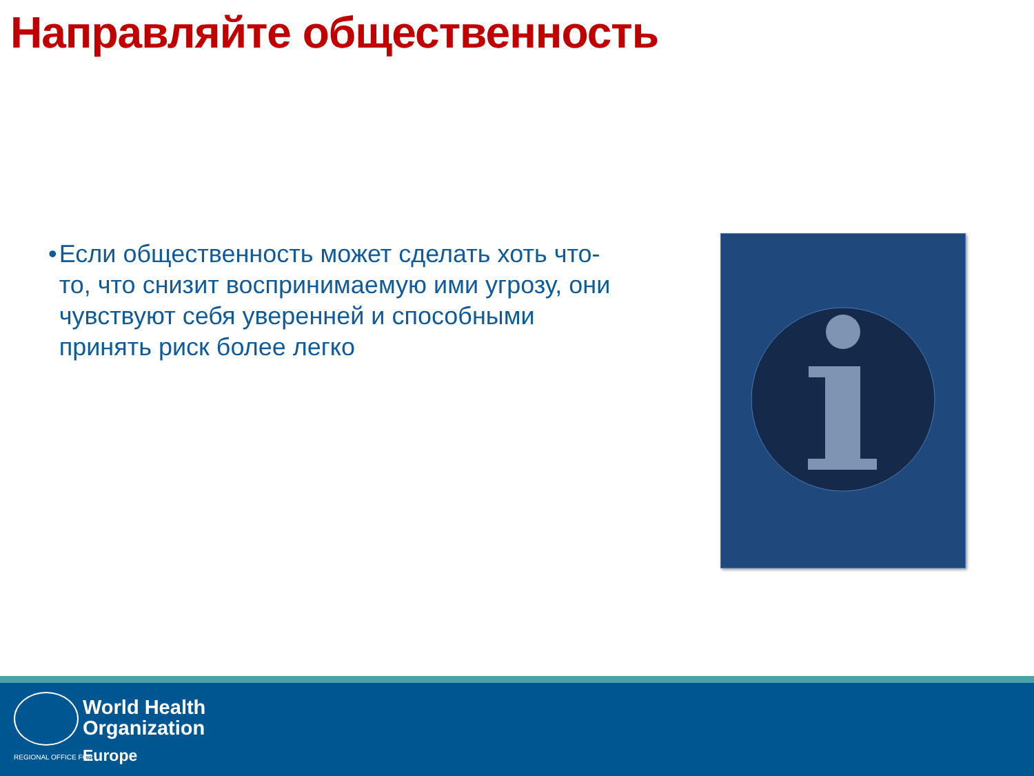Направляйте общественность
• Если общественность может сделать хоть что-то, что снизит воспринимаемую ими угрозу, они чувствуют себя уверенней и способными принять риск более легко
World Health
Organization
REGIONAL OFFICE FOR Europe